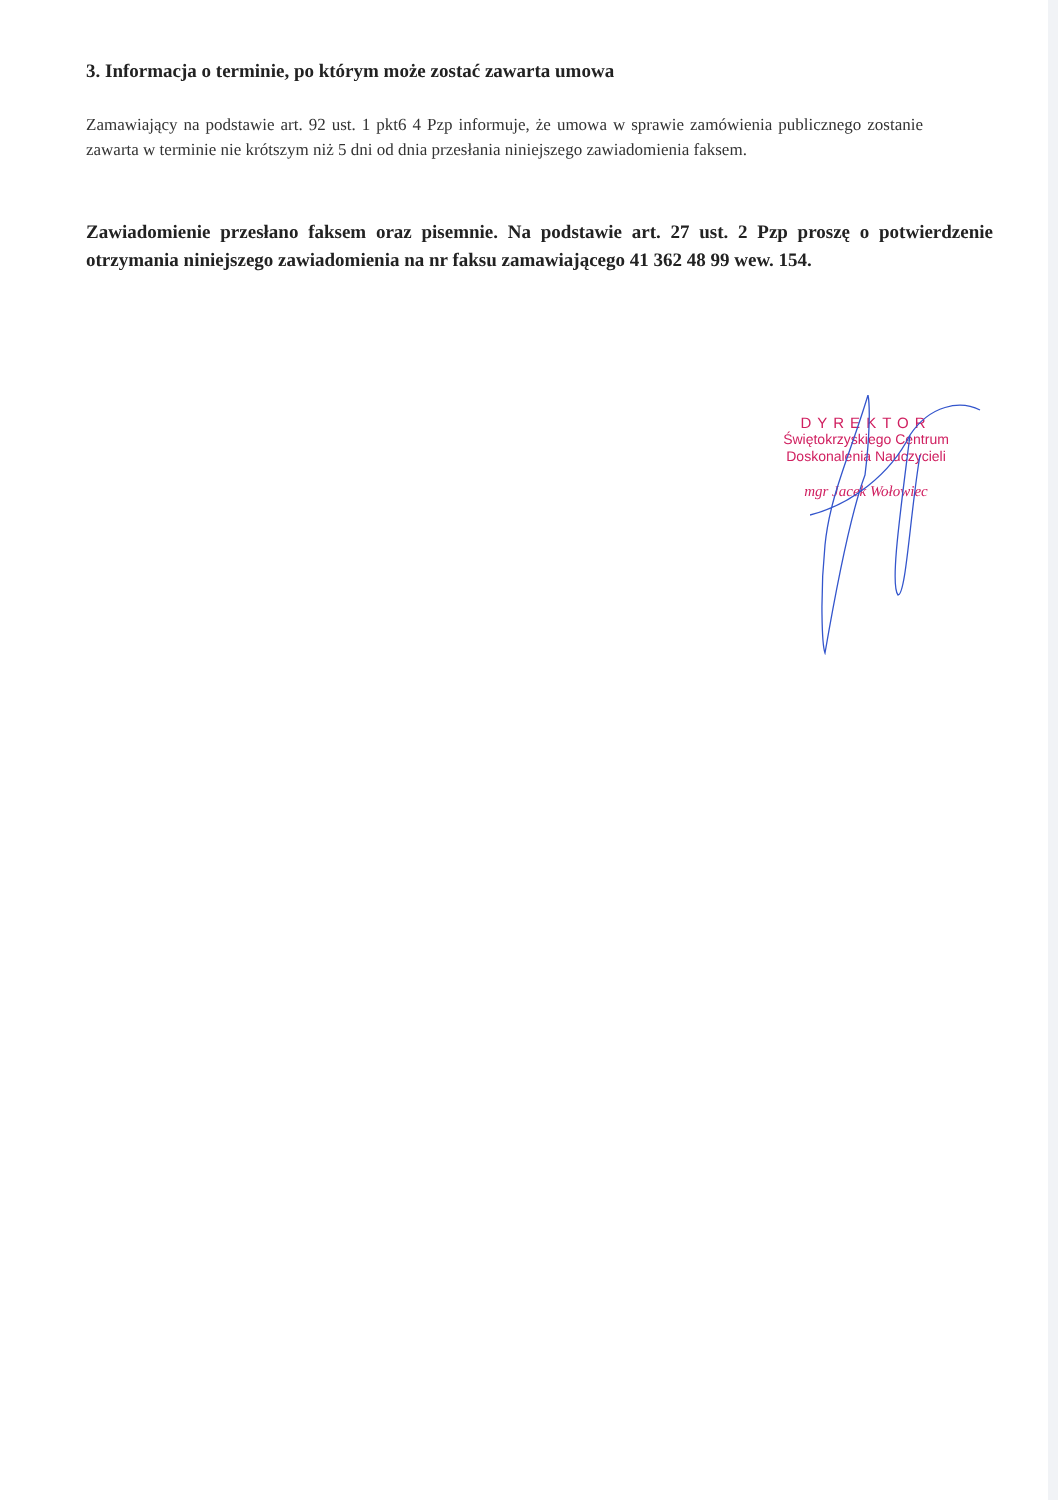3. Informacja o terminie, po którym może zostać zawarta umowa
Zamawiający na podstawie art. 92 ust. 1 pkt6 4 Pzp informuje, że umowa w sprawie zamówienia publicznego zostanie zawarta w terminie nie krótszym niż 5 dni od dnia przesłania niniejszego zawiadomienia faksem.
Zawiadomienie przesłano faksem oraz pisemnie. Na podstawie art. 27 ust. 2 Pzp proszę o potwierdzenie otrzymania niniejszego zawiadomienia na nr faksu zamawiającego 41 362 48 99 wew. 154.
DYREKTOR
Świętokrzyskiego Centrum
Doskonalenia Nauczycieli
mgr Jacek Wołowiec